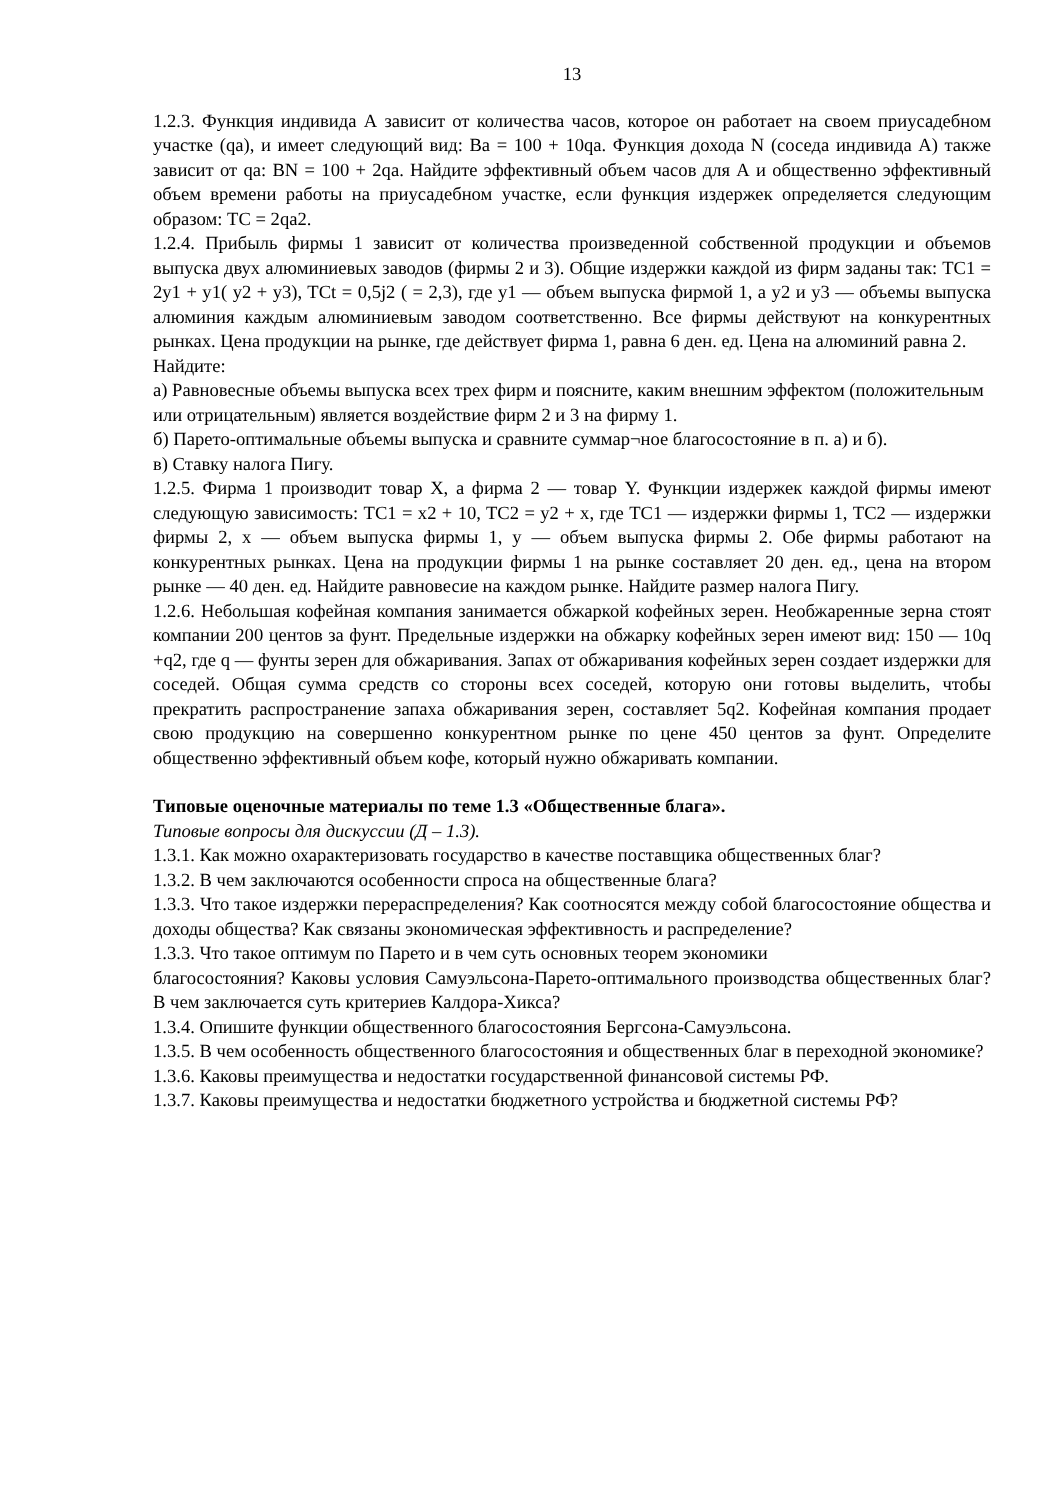13
1.2.3. Функция индивида А зависит от количества часов, которое он работает на своем приусадебном участке (qa), и имеет следующий вид: Ba = 100 + 10qa. Функция дохода N (соседа индивида А) также зависит от qa: BN = 100 + 2qa. Найдите эффективный объем часов для А и общественно эффективный объем времени работы на приусадебном участке, если функция издержек определяется следующим образом: TC = 2qa2.
1.2.4. Прибыль фирмы 1 зависит от количества произведенной собственной продукции и объемов выпуска двух алюминиевых заводов (фирмы 2 и 3). Общие издержки каждой из фирм заданы так: TC1 = 2y1 + y1( y2 + y3), TCt = 0,5j2 ( = 2,3), где y1 — объем выпуска фирмой 1, а y2 и y3 — объемы выпуска алюминия каждым алюминиевым заводом соответственно. Все фирмы действуют на конкурентных рынках. Цена продукции на рынке, где действует фирма 1, равна 6 ден. ед. Цена на алюминий равна 2.
Найдите:
а) Равновесные объемы выпуска всех трех фирм и поясните, каким внешним эффектом (положительным или отрицательным) является воздействие фирм 2 и 3 на фирму 1.
б) Парето-оптимальные объемы выпуска и сравните суммар¬ное благосостояние в п. а) и б).
в) Ставку налога Пигу.
1.2.5. Фирма 1 производит товар X, а фирма 2 — товар Y. Функции издержек каждой фирмы имеют следующую зависимость: TC1 = x2 + 10, TC2 = y2 + x, где TC1 — издержки фирмы 1, TC2 — издержки фирмы 2, x — объем выпуска фирмы 1, y — объем выпуска фирмы 2. Обе фирмы работают на конкурентных рынках. Цена на продукции фирмы 1 на рынке составляет 20 ден. ед., цена на втором рынке — 40 ден. ед. Найдите равновесие на каждом рынке. Найдите размер налога Пигу.
1.2.6. Небольшая кофейная компания занимается обжаркой кофейных зерен. Необжаренные зерна стоят компании 200 центов за фунт. Предельные издержки на обжарку кофейных зерен имеют вид: 150 — 10q +q2, где q — фунты зерен для обжаривания. Запах от обжаривания кофейных зерен создает издержки для соседей. Общая сумма средств со стороны всех соседей, которую они готовы выделить, чтобы прекратить распространение запаха обжаривания зерен, составляет 5q2. Кофейная компания продает свою продукцию на совершенно конкурентном рынке по цене 450 центов за фунт. Определите общественно эффективный объем кофе, который нужно обжаривать компании.
Типовые оценочные материалы по теме 1.3 «Общественные блага».
Типовые вопросы для дискуссии (Д – 1.3).
1.3.1. Как можно охарактеризовать государство в качестве поставщика общественных благ?
1.3.2. В чем заключаются особенности спроса на общественные блага?
1.3.3. Что такое издержки перераспределения? Как соотносятся между собой благосостояние общества и доходы общества? Как связаны экономическая эффективность и распределение?
1.3.3. Что такое оптимум по Парето и в чем суть основных теорем экономики
благосостояния? Каковы условия Самуэльсона-Парето-оптимального производства общественных благ? В чем заключается суть критериев Калдора-Хикса?
1.3.4. Опишите функции общественного благосостояния Бергсона-Самуэльсона.
1.3.5. В чем особенность общественного благосостояния и общественных благ в переходной экономике?
1.3.6. Каковы преимущества и недостатки государственной финансовой системы РФ.
1.3.7. Каковы преимущества и недостатки бюджетного устройства и бюджетной системы РФ?